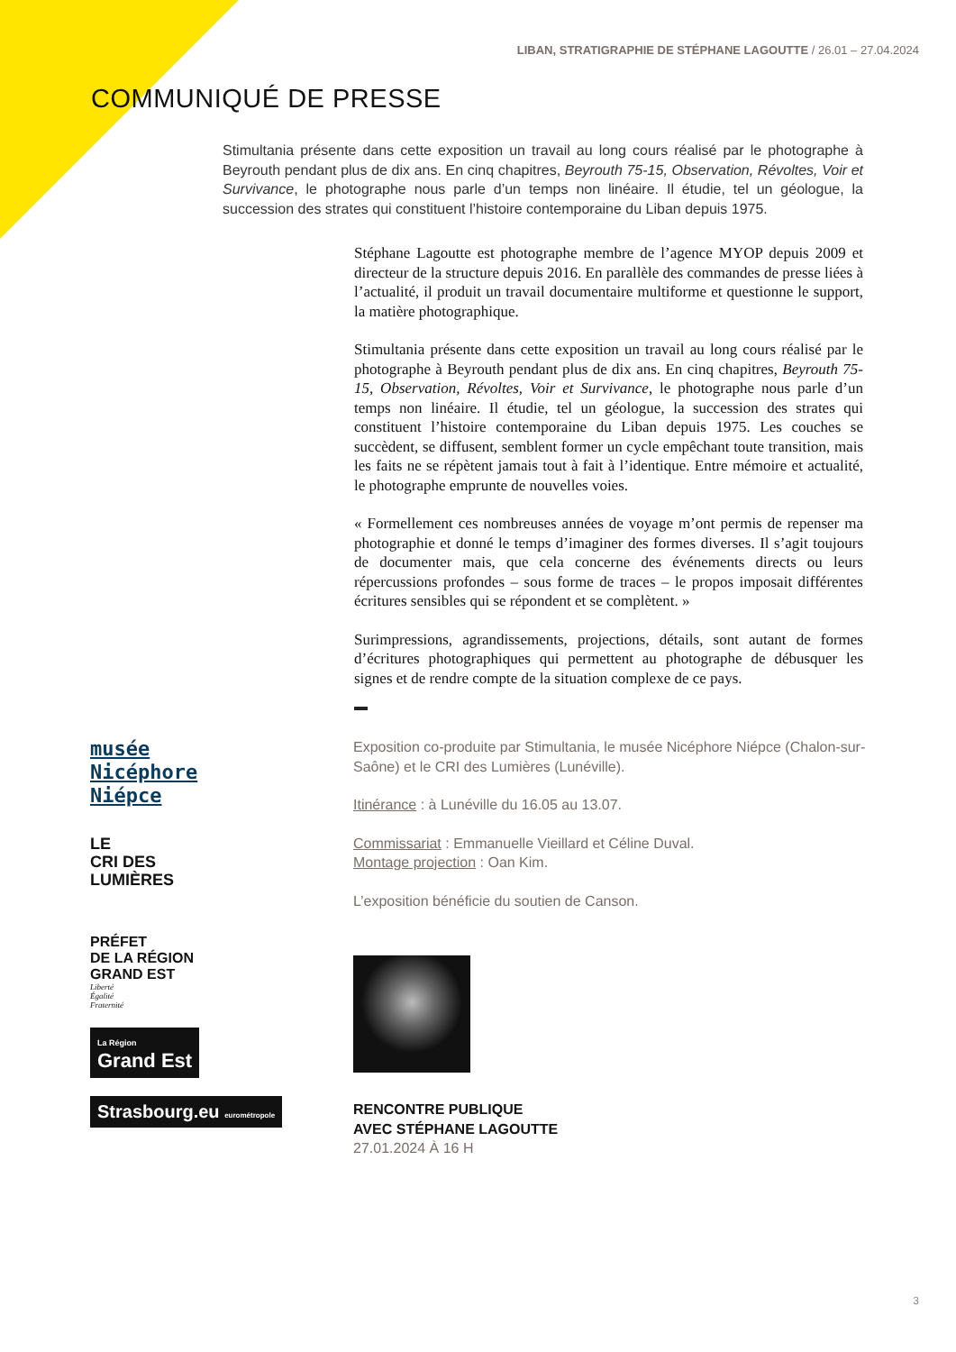LIBAN, STRATIGRAPHIE DE STÉPHANE LAGOUTTE / 26.01 – 27.04.2024
COMMUNIQUÉ DE PRESSE
Stimultania présente dans cette exposition un travail au long cours réalisé par le photographe à Beyrouth pendant plus de dix ans. En cinq chapitres, Beyrouth 75-15, Observation, Révoltes, Voir et Survivance, le photographe nous parle d’un temps non linéaire. Il étudie, tel un géologue, la succession des strates qui constituent l’histoire contemporaine du Liban depuis 1975.
Stéphane Lagoutte est photographe membre de l’agence MYOP depuis 2009 et directeur de la structure depuis 2016. En parallèle des commandes de presse liées à l’actualité, il produit un travail documentaire multiforme et questionne le support, la matière photographique.
Stimultania présente dans cette exposition un travail au long cours réalisé par le photographe à Beyrouth pendant plus de dix ans. En cinq chapitres, Beyrouth 75-15, Observation, Révoltes, Voir et Survivance, le photographe nous parle d’un temps non linéaire. Il étudie, tel un géologue, la succession des strates qui constituent l’histoire contemporaine du Liban depuis 1975. Les couches se succèdent, se diffusent, semblent former un cycle empêchant toute transition, mais les faits ne se répètent jamais tout à fait à l’identique. Entre mémoire et actualité, le photographe emprunte de nouvelles voies.
« Formellement ces nombreuses années de voyage m’ont permis de repenser ma photographie et donné le temps d’imaginer des formes diverses. Il s’agit toujours de documenter mais, que cela concerne des événements directs ou leurs répercussions profondes – sous forme de traces – le propos imposait différentes écritures sensibles qui se répondent et se complètent. »
Surimpressions, agrandissements, projections, détails, sont autant de formes d’écritures photographiques qui permettent au photographe de débusquer les signes et de rendre compte de la situation complexe de ce pays.
musée
Nicéphore
Niépce
LE
CRI DES
LUMIÈRES
PRÉFET
DE LA RÉGION
GRAND EST
Liberté
Égalité
Fraternité
La Région
Grand Est
Strasbourg.eu eurométropole
Exposition co-produite par Stimultania, le musée Nicéphore Niépce (Chalon-sur-Saône) et le CRI des Lumières (Lunéville).
Itinérance : à Lunéville du 16.05 au 13.07.
Commissariat : Emmanuelle Vieillard et Céline Duval.
Montage projection : Oan Kim.
L’exposition bénéficie du soutien de Canson.
RENCONTRE PUBLIQUE
AVEC STÉPHANE LAGOUTTE
27.01.2024 À 16 H
3